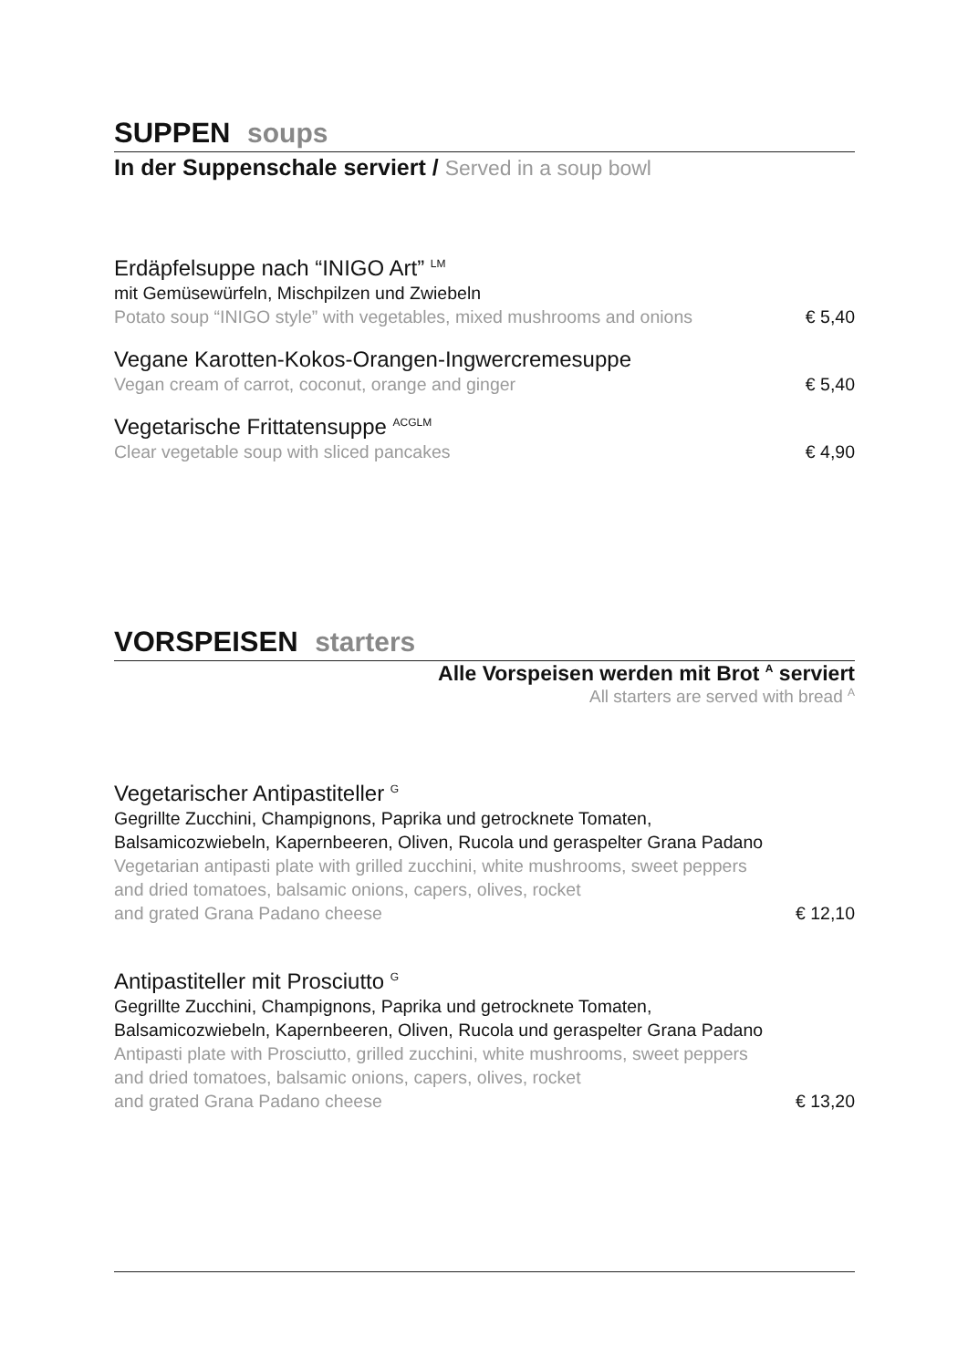SUPPEN soups
In der Suppenschale serviert / Served in a soup bowl
Erdäpfelsuppe nach “INIGO Art” <sup>LM</sup>
mit Gemüsewürfeln, Mischpilzen und Zwiebeln
Potato soup “INIGO style” with vegetables, mixed mushrooms and onions € 5,40
Vegane Karotten-Kokos-Orangen-Ingwercremesuppe
Vegan cream of carrot, coconut, orange and ginger € 5,40
Vegetarische Frittatensuppe <sup>ACGLM</sup>
Clear vegetable soup with sliced pancakes € 4,90
VORSPEISEN starters
Alle Vorspeisen werden mit Brot <sup>A</sup> serviert
All starters are served with bread <sup>A</sup>
Vegetarischer Antipastiteller <sup>G</sup>
Gegrillte Zucchini, Champignons, Paprika und getrocknete Tomaten,
Balsamicozwiebeln, Kapernbeeren, Oliven, Rucola und geraspelter Grana Padano
Vegetarian antipasti plate with grilled zucchini, white mushrooms, sweet peppers
and dried tomatoes, balsamic onions, capers, olives, rocket
and grated Grana Padano cheese € 12,10
Antipastiteller mit Prosciutto <sup>G</sup>
Gegrillte Zucchini, Champignons, Paprika und getrocknete Tomaten,
Balsamicozwiebeln, Kapernbeeren, Oliven, Rucola und geraspelter Grana Padano
Antipasti plate with Prosciutto, grilled zucchini, white mushrooms, sweet peppers
and dried tomatoes, balsamic onions, capers, olives, rocket
and grated Grana Padano cheese € 13,20